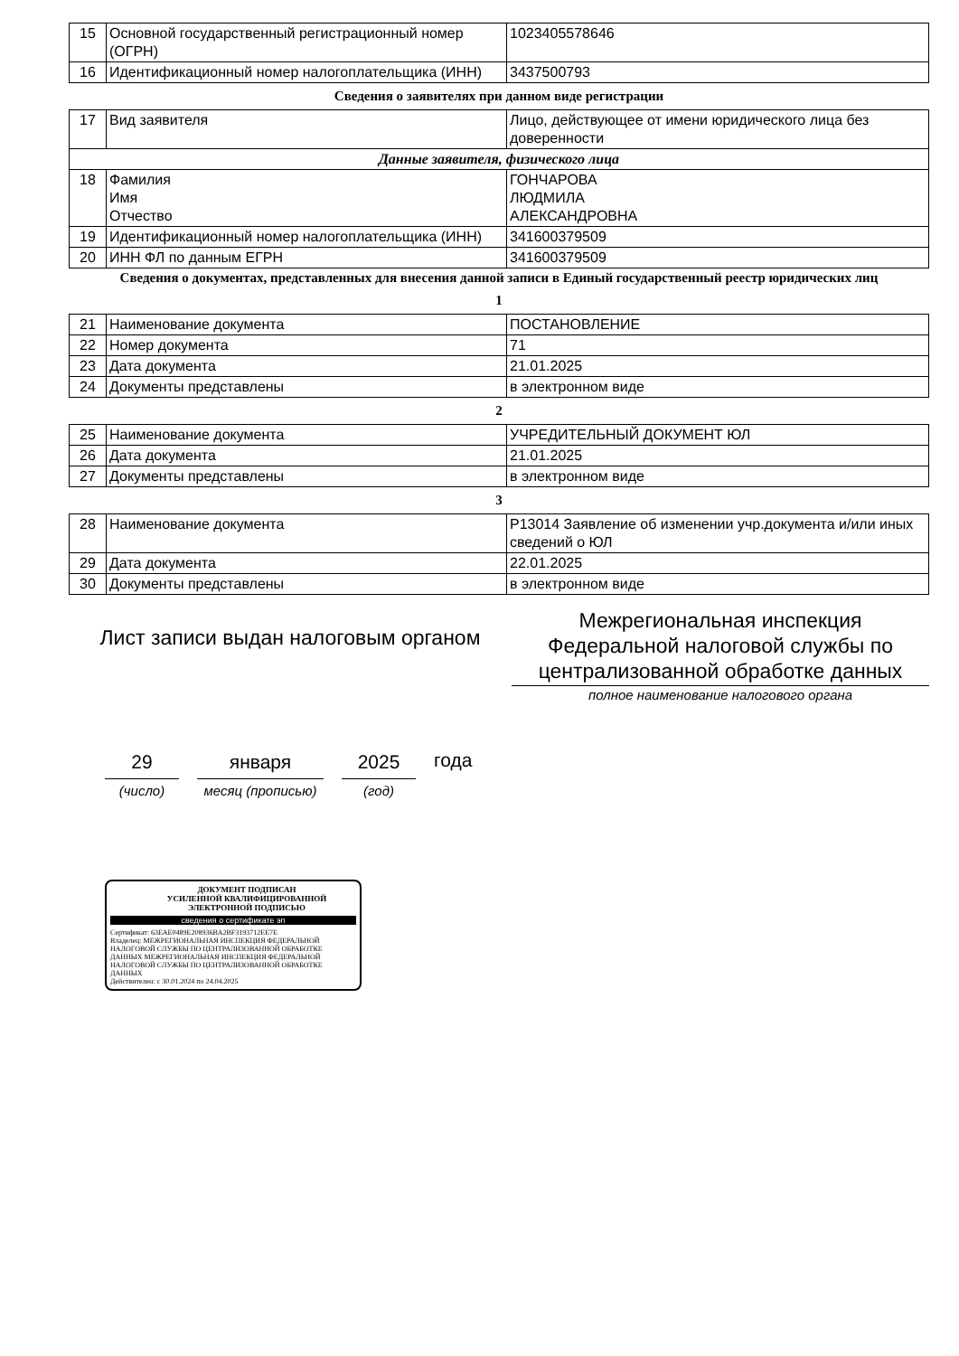| 15 | Основной государственный регистрационный номер (ОГРН) | 1023405578646 |
| 16 | Идентификационный номер налогоплательщика (ИНН) | 3437500793 |
Сведения о заявителях при данном виде регистрации
| 17 | Вид заявителя | Лицо, действующее от имени юридического лица без доверенности |
| Данные заявителя, физического лица | | |
| 18 | Фамилия Имя Отчество | ГОНЧАРОВА ЛЮДМИЛА АЛЕКСАНДРОВНА |
| 19 | Идентификационный номер налогоплательщика (ИНН) | 341600379509 |
| 20 | ИНН ФЛ по данным ЕГРН | 341600379509 |
Сведения о документах, представленных для внесения данной записи в Единый государственный реестр юридических лиц
1
| 21 | Наименование документа | ПОСТАНОВЛЕНИЕ |
| 22 | Номер документа | 71 |
| 23 | Дата документа | 21.01.2025 |
| 24 | Документы представлены | в электронном виде |
2
| 25 | Наименование документа | УЧРЕДИТЕЛЬНЫЙ ДОКУМЕНТ ЮЛ |
| 26 | Дата документа | 21.01.2025 |
| 27 | Документы представлены | в электронном виде |
3
| 28 | Наименование документа | Р13014 Заявление об изменении учр.документа и/или иных сведений о ЮЛ |
| 29 | Дата документа | 22.01.2025 |
| 30 | Документы представлены | в электронном виде |
Лист записи выдан налоговым органом
Межрегиональная инспекция Федеральной налоговой службы по централизованной обработке данных
полное наименование налогового органа
29
(число)
января
месяц (прописью)
2025
(год)
года
ДОКУМЕНТ ПОДПИСАН
УСИЛЕННОЙ КВАЛИФИЦИРОВАННОЙ
ЭЛЕКТРОННОЙ ПОДПИСЬЮ
сведения о сертификате эп
Сертификат: 63EAE0489E208936BA2BF3193712EE7E
Владелец: МЕЖРЕГИОНАЛЬНАЯ ИНСПЕКЦИЯ ФЕДЕРАЛЬНОЙ НАЛОГОВОЙ СЛУЖБЫ ПО ЦЕНТРАЛИЗОВАННОЙ ОБРАБОТКЕ ДАННЫХ МЕЖРЕГИОНАЛЬНАЯ ИНСПЕКЦИЯ ФЕДЕРАЛЬНОЙ НАЛОГОВОЙ СЛУЖБЫ ПО ЦЕНТРАЛИЗОВАННОЙ ОБРАБОТКЕ ДАННЫХ
Действителен: с 30.01.2024 по 24.04.2025